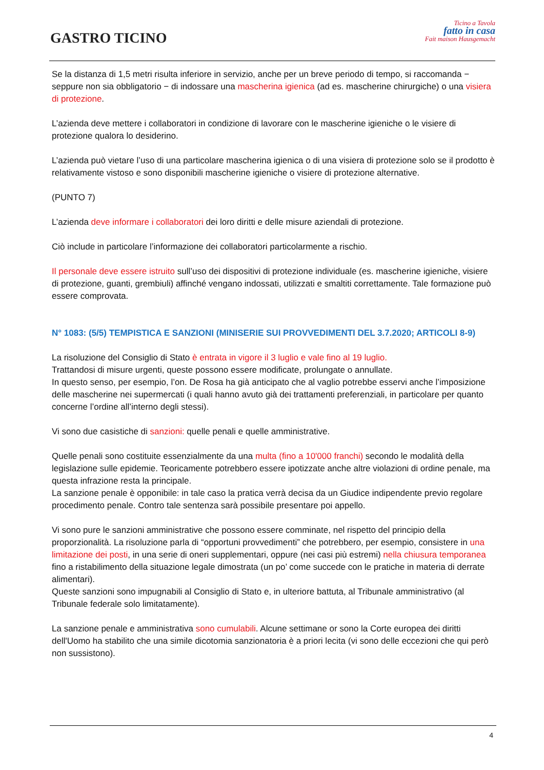GASTRO TICINO
Ticino a Tavola
fatto in casa
Fait maison Hausgemacht
Se la distanza di 1,5 metri risulta inferiore in servizio, anche per un breve periodo di tempo, si raccomanda − seppure non sia obbligatorio − di indossare una mascherina igienica (ad es. mascherine chirurgiche) o una visiera di protezione.
L’azienda deve mettere i collaboratori in condizione di lavorare con le mascherine igieniche o le visiere di protezione qualora lo desiderino.
L’azienda può vietare l’uso di una particolare mascherina igienica o di una visiera di protezione solo se il prodotto è relativamente vistoso e sono disponibili mascherine igieniche o visiere di protezione alternative.
(PUNTO 7)
L’azienda deve informare i collaboratori dei loro diritti e delle misure aziendali di protezione.
Ciò include in particolare l’informazione dei collaboratori particolarmente a rischio.
Il personale deve essere istruito sull’uso dei dispositivi di protezione individuale (es. mascherine igieniche, visiere di protezione, guanti, grembiuli) affinché vengano indossati, utilizzati e smaltiti correttamente. Tale formazione può essere comprovata.
N° 1083: (5/5) TEMPISTICA E SANZIONI (MINISERIE SUI PROVVEDIMENTI DEL 3.7.2020; ARTICOLI 8-9)
La risoluzione del Consiglio di Stato è entrata in vigore il 3 luglio e vale fino al 19 luglio.
Trattandosi di misure urgenti, queste possono essere modificate, prolungate o annullate.
In questo senso, per esempio, l’on. De Rosa ha già anticipato che al vaglio potrebbe esservi anche l’imposizione delle mascherine nei supermercati (i quali hanno avuto già dei trattamenti preferenziali, in particolare per quanto concerne l’ordine all’interno degli stessi).
Vi sono due casistiche di sanzioni: quelle penali e quelle amministrative.
Quelle penali sono costituite essenzialmente da una multa (fino a 10'000 franchi) secondo le modalità della legislazione sulle epidemie. Teoricamente potrebbero essere ipotizzate anche altre violazioni di ordine penale, ma questa infrazione resta la principale.
La sanzione penale è opponibile: in tale caso la pratica verrà decisa da un Giudice indipendente previo regolare procedimento penale. Contro tale sentenza sarà possibile presentare poi appello.
Vi sono pure le sanzioni amministrative che possono essere comminate, nel rispetto del principio della proporzionalità. La risoluzione parla di “opportuni provvedimenti” che potrebbero, per esempio, consistere in una limitazione dei posti, in una serie di oneri supplementari, oppure (nei casi più estremi) nella chiusura temporanea fino a ristabilimento della situazione legale dimostrata (un po’ come succede con le pratiche in materia di derrate alimentari).
Queste sanzioni sono impugnabili al Consiglio di Stato e, in ulteriore battuta, al Tribunale amministrativo (al Tribunale federale solo limitatamente).
La sanzione penale e amministrativa sono cumulabili. Alcune settimane or sono la Corte europea dei diritti dell'Uomo ha stabilito che una simile dicotomia sanzionatoria è a priori lecita (vi sono delle eccezioni che qui però non sussistono).
4